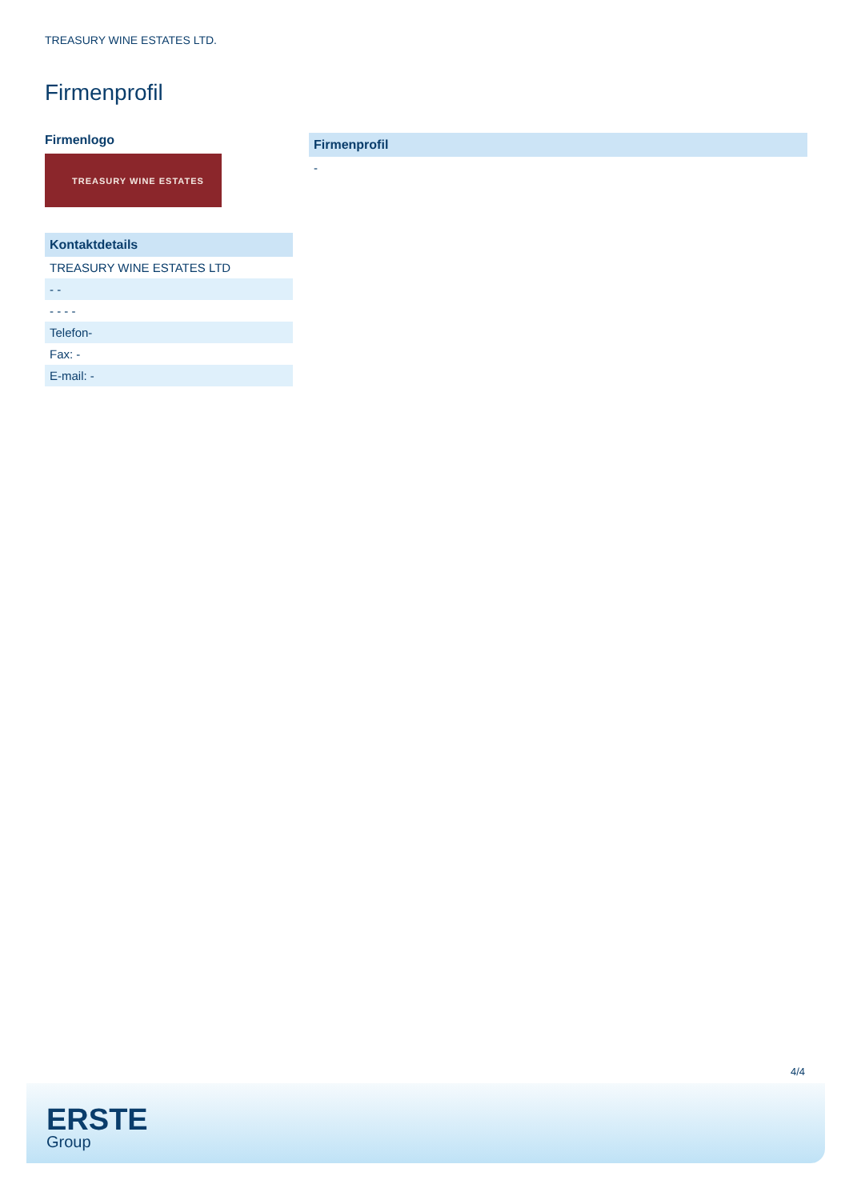TREASURY WINE ESTATES LTD.
Firmenprofil
Firmenlogo
TREASURY WINE ESTATES
| Kontaktdetails |
| --- |
| TREASURY WINE ESTATES LTD |
| - - |
| - - - - |
| Telefon- |
| Fax: - |
| E-mail: - |
| Firmenprofil |
| --- |
| - |
4/4
ERSTE
Group